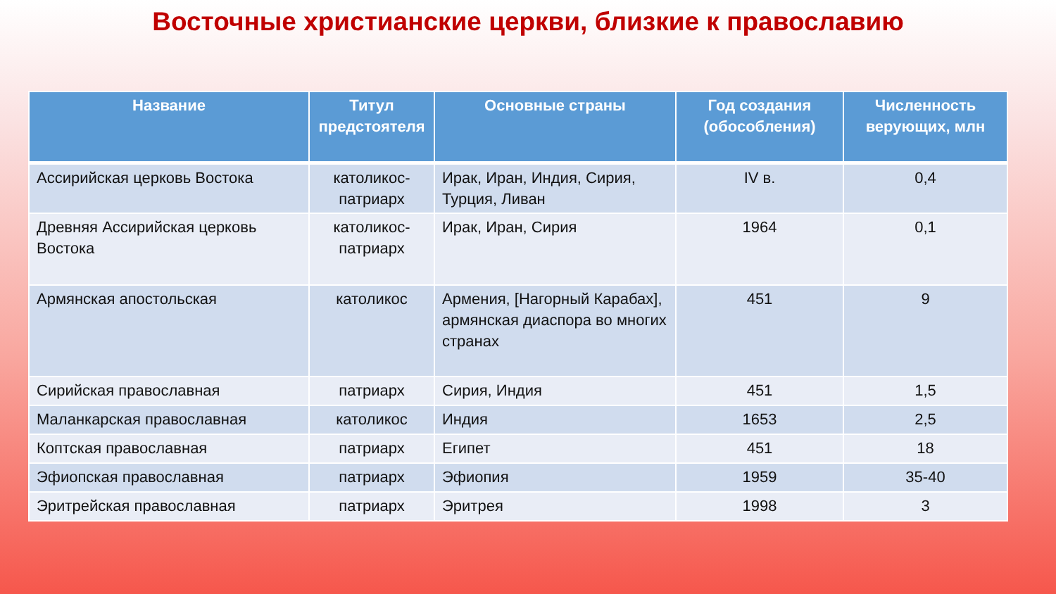Восточные христианские церкви, близкие к православию
| Название | Титул предстоятеля | Основные страны | Год создания (обособления) | Численность верующих, млн |
| --- | --- | --- | --- | --- |
| Ассирийская церковь Востока | католикос-патриарх | Ирак, Иран, Индия, Сирия, Турция, Ливан | IV в. | 0,4 |
| Древняя Ассирийская церковь Востока | католикос-патриарх | Ирак, Иран, Сирия | 1964 | 0,1 |
| Армянская апостольская | католикос | Армения, [Нагорный Карабах], армянская диаспора во многих странах | 451 | 9 |
| Сирийская православная | патриарх | Сирия, Индия | 451 | 1,5 |
| Маланкарская православная | католикос | Индия | 1653 | 2,5 |
| Коптская православная | патриарх | Египет | 451 | 18 |
| Эфиопская православная | патриарх | Эфиопия | 1959 | 35-40 |
| Эритрейская православная | патриарх | Эритрея | 1998 | 3 |